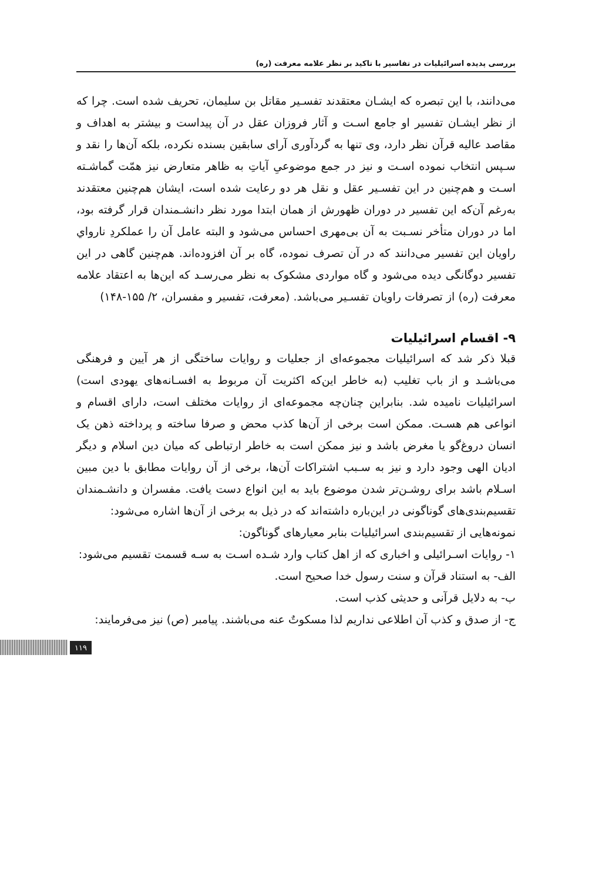بررسی پدیده اسرائیلیات در تفاسیر با تاکید بر نظر علامه معرفت (ره)
می‌دانند، با این تبصره که ایشـان معتقدند تفسـیر مقاتل بن سلیمان، تحریف شده است. چرا که از نظر ایشـان تفسیر او جامع اسـت و آثار فروزان عقل در آن پیداست و بیشتر به اهداف و مقاصد عالیه قرآن نظر دارد، وی تنها به گردآوری آرای سابقین بسنده نکرده، بلکه آن‌ها را نقد و سـپس انتخاب نموده اسـت و نیز در جمع موضوعیِ آیاتِ به ظاهر متعارض نیز همّت گماشـته اسـت و هم‌چنین در این تفسـیر عقل و نقل هر دو رعایت شده است، ایشان هم‌چنین معتقدند به‌رغم آن‌که این تفسیر در دوران ظهورش از همان ابتدا مورد نظر دانشـمندان قرار گرفته بود، اما در دوران متأخر نسـبت به آن بی‌مهری احساس می‌شود و البته عامل آن را عملکردِ نارواي راویان این تفسیر می‌دانند که در آن تصرف نموده، گاه بر آن افزوده‌اند. هم‌چنین گاهی در این تفسیر دوگانگی دیده می‌شود و گاه مواردی مشکوک به نظر می‌رسـد که این‌ها به اعتقاد علامه معرفت (ره) از تصرفات راویان تفسـیر می‌باشد. (معرفت، تفسیر و مفسران، ۲/ ۱۵۵-۱۴۸)
۹- اقسام اسرائیلیات
قبلا ذکر شد که اسرائیلیات مجموعه‌ای از جعلیات و روایات ساختگی از هر آیین و فرهنگی می‌باشـد و از باب تغلیب (به خاطر این‌که اکثریت آن مربوط به افسـانه‌های یهودی است) اسرائیلیات نامیده شد. بنابراین چنان‌چه مجموعه‌ای از روایات مختلف است، دارای اقسام و انواعی هم هسـت. ممکن است برخی از آن‌ها کذب محض و صرفا ساخته و پرداخته ذهن یک انسان دروغ‌گو یا مغرض باشد و نیز ممکن است به خاطر ارتباطی که میان دین اسلام و دیگر ادیان الهی وجود دارد و نیز به سـبب اشتراکات آن‌ها، برخی از آن روایات مطابق با دین مبین اسـلام باشد برای روشـن‌تر شدن موضوع باید به این انواع دست یافت. مفسران و دانشـمندان تقسیم‌بندی‌های گوناگونی در این‌باره داشته‌اند که در ذیل به برخی از آن‌ها اشاره می‌شود:
نمونه‌هایی از تقسیم‌بندی اسرائیلیات بنابر معیارهای گوناگون:
۱- روایات اسـرائیلی و اخباری که از اهل کتاب وارد شـده اسـت به سـه قسمت تقسیم می‌شود:
الف- به استناد قرآن و سنت رسول خدا صحیح است.
ب- به دلایل قرآنی و حدیثی کذب است.
ج- از صدق و کذب آن اطلاعی نداریم لذا مسکوتٌ عنه می‌باشند. پیامبر (ص) نیز می‌فرمایند:
۱۱۹